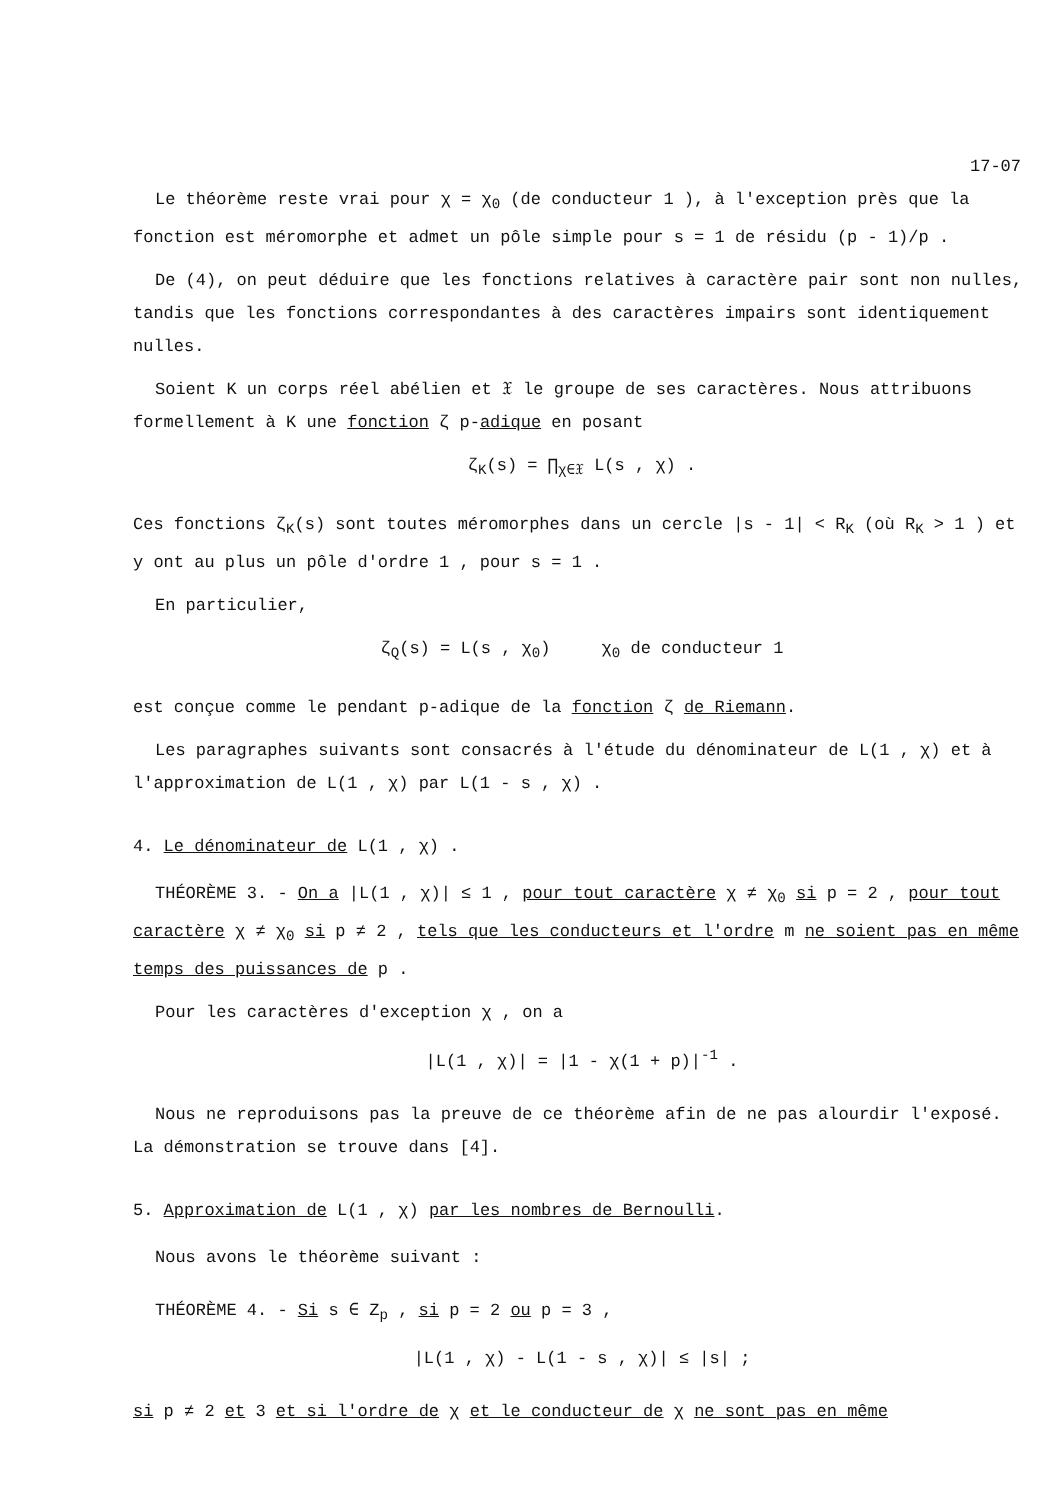17-07
Le théorème reste vrai pour χ = χ<sub>0</sub> (de conducteur 1 ), à l'exception près que la fonction est méromorphe et admet un pôle simple pour s = 1 de résidu (p - 1)/p .
De (4), on peut déduire que les fonctions relatives à caractère pair sont non nulles, tandis que les fonctions correspondantes à des caractères impairs sont identiquement nulles.
Soient K un corps réel abélien et 𝔛 le groupe de ses caractères. Nous attribuons formellement à K une fonction ζ p-adique en posant
ζ<sub>K</sub>(s) = ∏<sub>χ∈𝔛</sub> L(s , χ) .
Ces fonctions ζ<sub>K</sub>(s) sont toutes méromorphes dans un cercle |s - 1| < R<sub>K</sub> (où R<sub>K</sub> > 1 ) et y ont au plus un pôle d'ordre 1 , pour s = 1 .
En particulier,
ζ<sub>Q</sub>(s) = L(s , χ<sub>0</sub>) χ<sub>0</sub> de conducteur 1
est conçue comme le pendant p-adique de la fonction ζ de Riemann.
Les paragraphes suivants sont consacrés à l'étude du dénominateur de L(1 , χ) et à l'approximation de L(1 , χ) par L(1 - s , χ) .
4. Le dénominateur de L(1 , χ) .
THÉORÈME 3. - On a |L(1 , χ)| ≤ 1 , pour tout caractère χ ≠ χ<sub>0</sub> si p = 2 , pour tout caractère χ ≠ χ<sub>0</sub> si p ≠ 2 , tels que les conducteurs et l'ordre m ne soient pas en même temps des puissances de p .
Pour les caractères d'exception χ , on a
|L(1 , χ)| = |1 - χ(1 + p)|<sup>-1</sup> .
Nous ne reproduisons pas la preuve de ce théorème afin de ne pas alourdir l'exposé. La démonstration se trouve dans [4].
5. Approximation de L(1 , χ) par les nombres de Bernoulli.
Nous avons le théorème suivant :
THÉORÈME 4. - Si s ∈ Z<sub>p</sub> , si p = 2 ou p = 3 ,
|L(1 , χ) - L(1 - s , χ)| ≤ |s| ;
si p ≠ 2 et 3 et si l'ordre de χ et le conducteur de χ ne sont pas en même